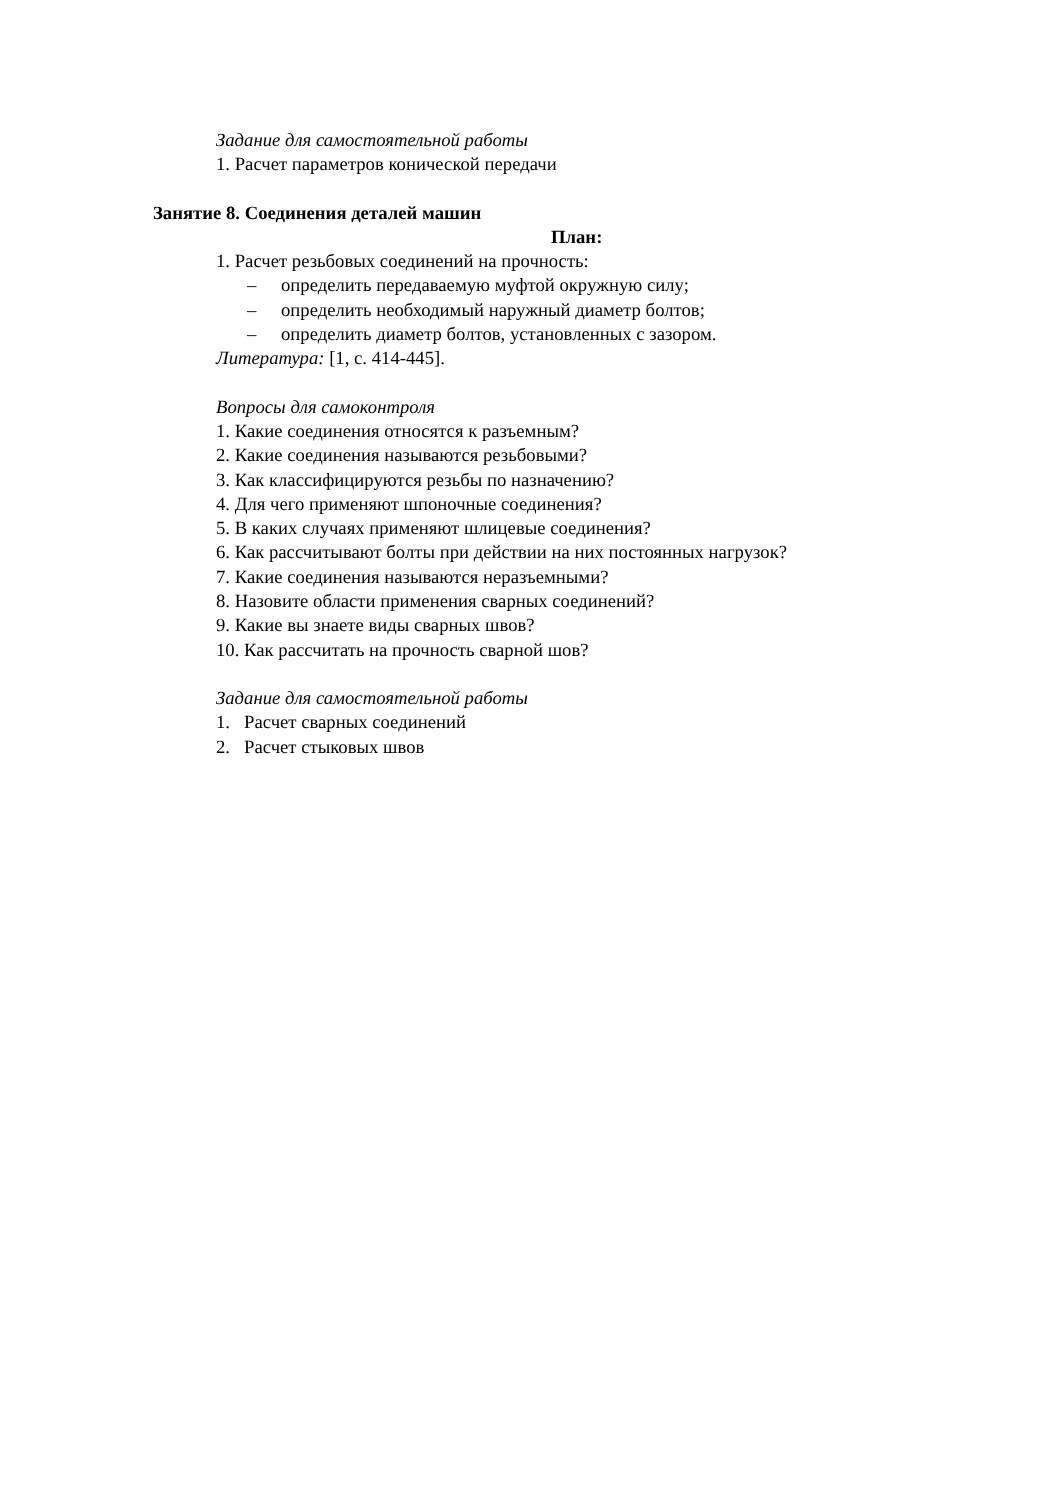Задание для самостоятельной работы
1. Расчет параметров конической передачи
Занятие 8. Соединения деталей машин
План:
1. Расчет резьбовых соединений на прочность:
– определить передаваемую муфтой окружную силу;
– определить необходимый наружный диаметр болтов;
– определить диаметр болтов, установленных с зазором.
Литература: [1, с. 414-445].
Вопросы для самоконтроля
1. Какие соединения относятся к разъемным?
2. Какие соединения называются резьбовыми?
3. Как классифицируются резьбы по назначению?
4. Для чего применяют шпоночные соединения?
5. В каких случаях применяют шлицевые соединения?
6. Как рассчитывают болты при действии на них постоянных нагрузок?
7. Какие соединения называются неразъемными?
8. Назовите области применения сварных соединений?
9. Какие вы знаете виды сварных швов?
10. Как рассчитать на прочность сварной шов?
Задание для самостоятельной работы
1. Расчет сварных соединений
2. Расчет стыковых швов